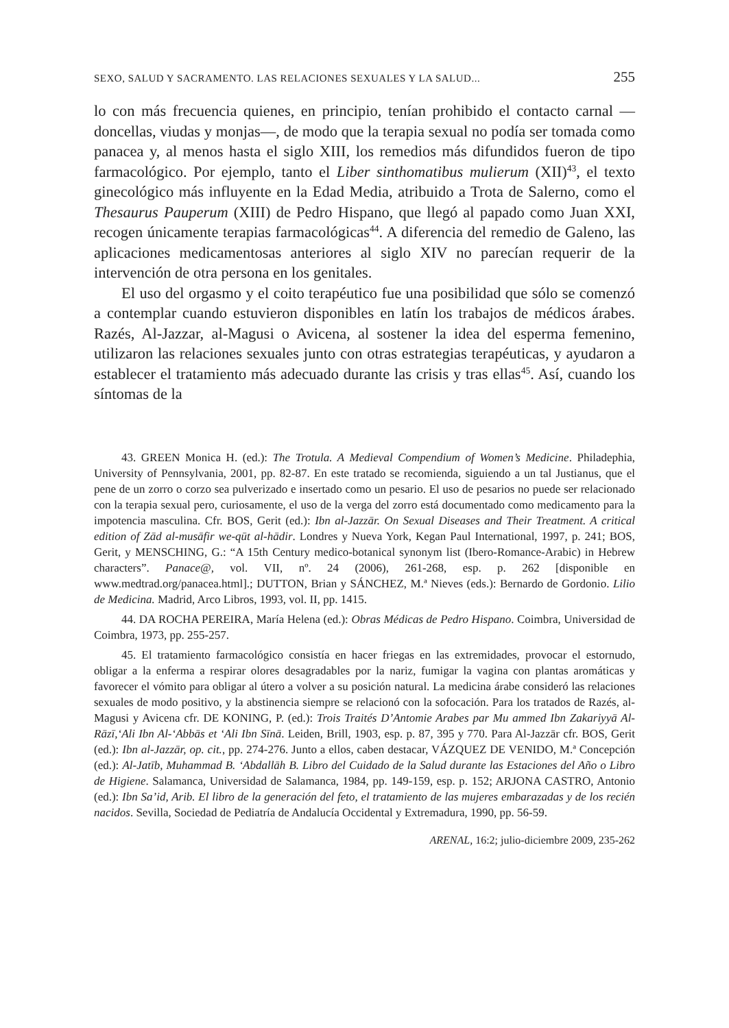SEXO, SALUD Y SACRAMENTO. LAS RELACIONES SEXUALES Y LA SALUD... 255
lo con más frecuencia quienes, en principio, tenían prohibido el contacto carnal —doncellas, viudas y monjas—, de modo que la terapia sexual no podía ser tomada como panacea y, al menos hasta el siglo XIII, los remedios más difundidos fueron de tipo farmacológico. Por ejemplo, tanto el Liber sinthomatibus mulierum (XII)<sup>43</sup>, el texto ginecológico más influyente en la Edad Media, atribuido a Trota de Salerno, como el Thesaurus Pauperum (XIII) de Pedro Hispano, que llegó al papado como Juan XXI, recogen únicamente terapias farmacológicas<sup>44</sup>. A diferencia del remedio de Galeno, las aplicaciones medicamentosas anteriores al siglo XIV no parecían requerir de la intervención de otra persona en los genitales.
El uso del orgasmo y el coito terapéutico fue una posibilidad que sólo se comenzó a contemplar cuando estuvieron disponibles en latín los trabajos de médicos árabes. Razés, Al-Jazzar, al-Magusi o Avicena, al sostener la idea del esperma femenino, utilizaron las relaciones sexuales junto con otras estrategias terapéuticas, y ayudaron a establecer el tratamiento más adecuado durante las crisis y tras ellas<sup>45</sup>. Así, cuando los síntomas de la
43. GREEN Monica H. (ed.): The Trotula. A Medieval Compendium of Women’s Medicine. Philadephia, University of Pennsylvania, 2001, pp. 82-87. En este tratado se recomienda, siguiendo a un tal Justianus, que el pene de un zorro o corzo sea pulverizado e insertado como un pesario. El uso de pesarios no puede ser relacionado con la terapia sexual pero, curiosamente, el uso de la verga del zorro está documentado como medicamento para la impotencia masculina. Cfr. BOS, Gerit (ed.): Ibn al-Jazzār. On Sexual Diseases and Their Treatment. A critical edition of Zād al-musāfir we-qūt al-hādir. Londres y Nueva York, Kegan Paul International, 1997, p. 241; BOS, Gerit, y MENSCHING, G.: “A 15th Century medico-botanical synonym list (Ibero-Romance-Arabic) in Hebrew characters”. Panace@, vol. VII, nº. 24 (2006), 261-268, esp. p. 262 [disponible en www.medtrad.org/panacea.html].; DUTTON, Brian y SÁNCHEZ, M.ª Nieves (eds.): Bernardo de Gordonio. Lilio de Medicina. Madrid, Arco Libros, 1993, vol. II, pp. 1415.
44. DA ROCHA PEREIRA, María Helena (ed.): Obras Médicas de Pedro Hispano. Coimbra, Universidad de Coimbra, 1973, pp. 255-257.
45. El tratamiento farmacológico consistía en hacer friegas en las extremidades, provocar el estornudo, obligar a la enferma a respirar olores desagradables por la nariz, fumigar la vagina con plantas aromáticas y favorecer el vómito para obligar al útero a volver a su posición natural. La medicina árabe consideró las relaciones sexuales de modo positivo, y la abstinencia siempre se relacionó con la sofocación. Para los tratados de Razés, al-Magusi y Avicena cfr. DE KONING, P. (ed.): Trois Traités D’Antomie Arabes par Mu ammed Ibn Zakariyyā Al-Rāzī,‘Ali Ibn Al-‘Abbās et ‘Ali Ibn Sīnā. Leiden, Brill, 1903, esp. p. 87, 395 y 770. Para Al-Jazzār cfr. BOS, Gerit (ed.): Ibn al-Jazzār, op. cit., pp. 274-276. Junto a ellos, caben destacar, VÁZQUEZ DE VENIDO, M.ª Concepción (ed.): Al-Jatīb, Muhammad B. ‘Abdallāh B. Libro del Cuidado de la Salud durante las Estaciones del Año o Libro de Higiene. Salamanca, Universidad de Salamanca, 1984, pp. 149-159, esp. p. 152; ARJONA CASTRO, Antonio (ed.): Ibn Sa’id, Arib. El libro de la generación del feto, el tratamiento de las mujeres embarazadas y de los recién nacidos. Sevilla, Sociedad de Pediatría de Andalucía Occidental y Extremadura, 1990, pp. 56-59.
ARENAL, 16:2; julio-diciembre 2009, 235-262